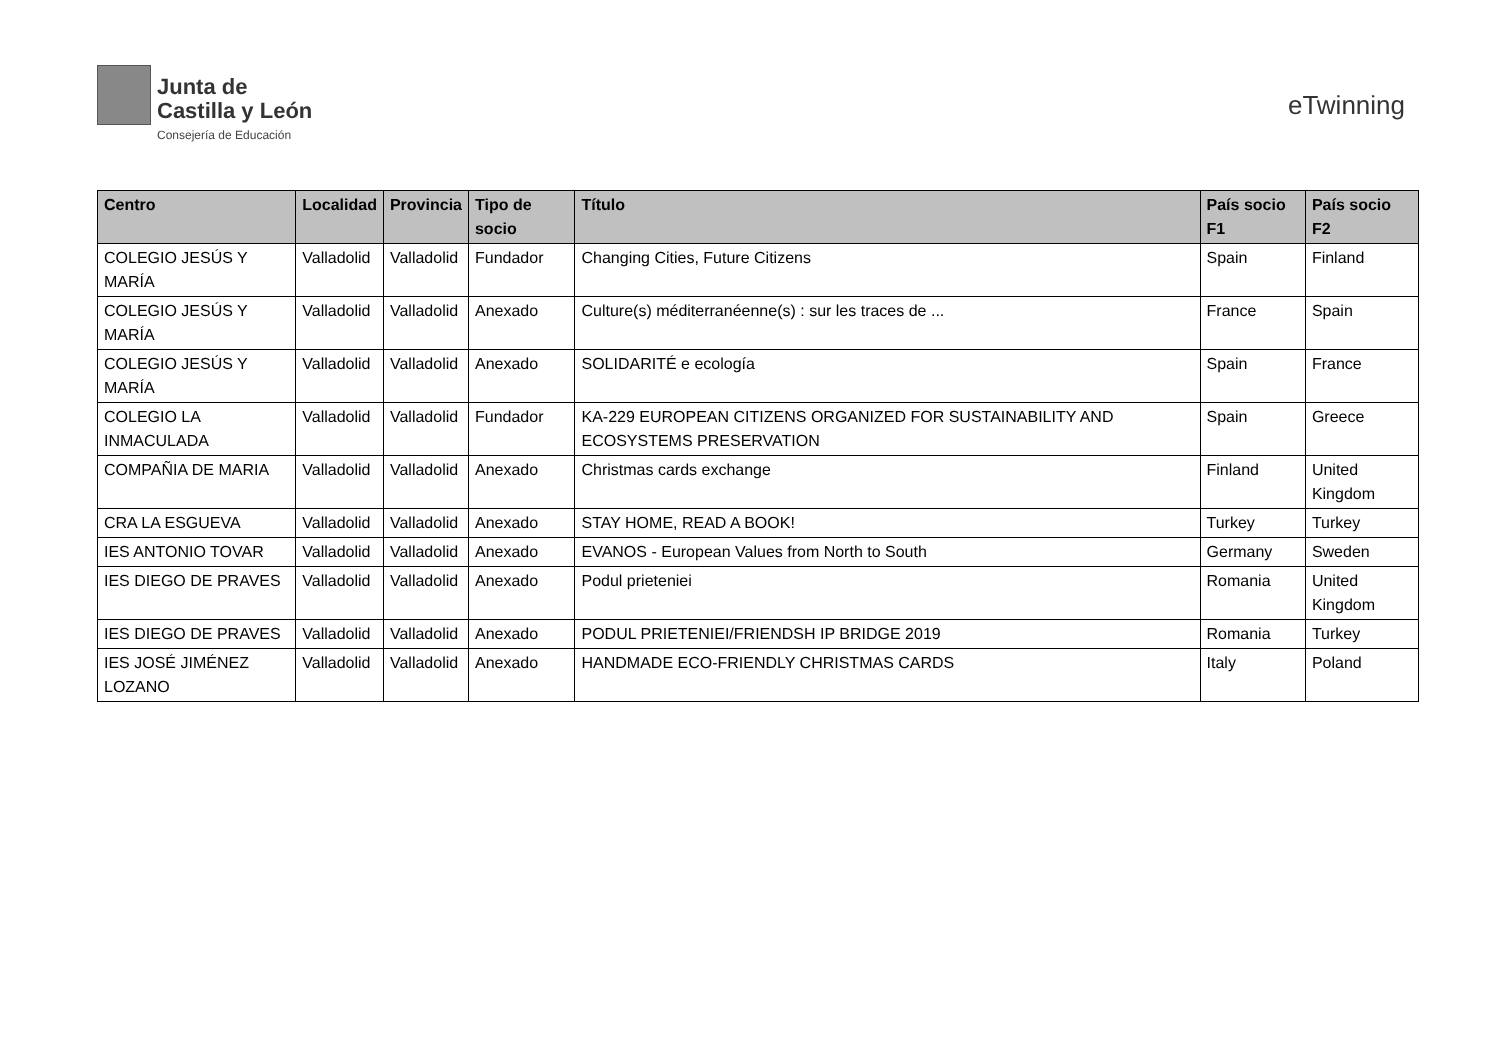Junta de
Castilla y León
Consejería de Educación
eTwinning
| Centro | Localidad | Provincia | Tipo de socio | Título | País socio F1 | País socio F2 |
| --- | --- | --- | --- | --- | --- | --- |
| COLEGIO JESÚS Y MARÍA | Valladolid | Valladolid | Fundador | Changing Cities, Future Citizens | Spain | Finland |
| COLEGIO JESÚS Y MARÍA | Valladolid | Valladolid | Anexado | Culture(s) méditerranéenne(s) : sur les traces de ... | France | Spain |
| COLEGIO JESÚS Y MARÍA | Valladolid | Valladolid | Anexado | SOLIDARITÉ e ecología | Spain | France |
| COLEGIO LA INMACULADA | Valladolid | Valladolid | Fundador | KA-229 EUROPEAN CITIZENS ORGANIZED FOR SUSTAINABILITY AND ECOSYSTEMS PRESERVATION | Spain | Greece |
| COMPAÑIA DE MARIA | Valladolid | Valladolid | Anexado | Christmas cards exchange | Finland | United Kingdom |
| CRA LA ESGUEVA | Valladolid | Valladolid | Anexado | STAY HOME, READ A BOOK! | Turkey | Turkey |
| IES ANTONIO TOVAR | Valladolid | Valladolid | Anexado | EVANOS - European Values from North to South | Germany | Sweden |
| IES DIEGO DE PRAVES | Valladolid | Valladolid | Anexado | Podul prieteniei | Romania | United Kingdom |
| IES DIEGO DE PRAVES | Valladolid | Valladolid | Anexado | PODUL PRIETENIEI/FRIENDSH IP BRIDGE 2019 | Romania | Turkey |
| IES JOSÉ JIMÉNEZ LOZANO | Valladolid | Valladolid | Anexado | HANDMADE ECO-FRIENDLY CHRISTMAS CARDS | Italy | Poland |